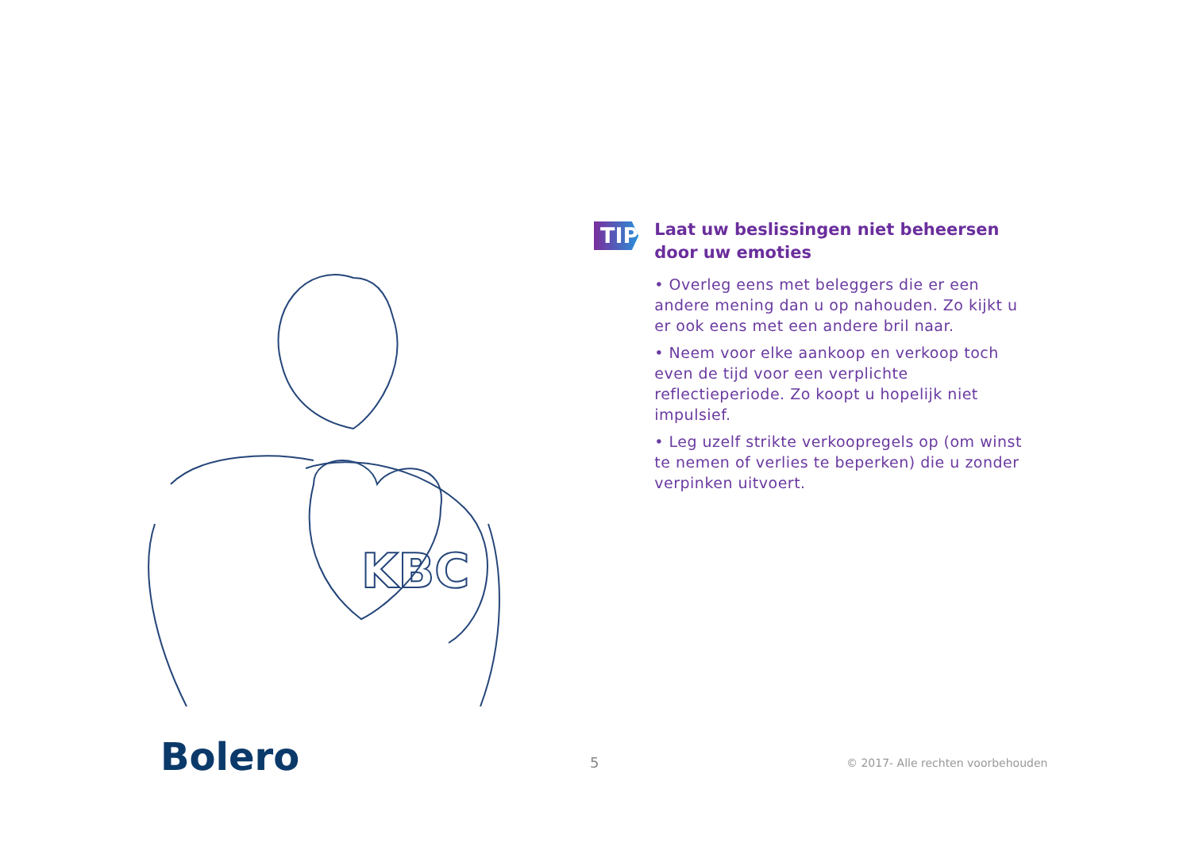KBC
TIP
Laat uw beslissingen niet beheersen door uw emoties
• Overleg eens met beleggers die er een andere mening dan u op nahouden. Zo kijkt u er ook eens met een andere bril naar.
• Neem voor elke aankoop en verkoop toch even de tijd voor een verplichte reflectieperiode. Zo koopt u hopelijk niet impulsief.
• Leg uzelf strikte verkoopregels op (om winst te nemen of verlies te beperken) die u zonder verpinken uitvoert.
Bolero 5
© 2017- Alle rechten voorbehouden